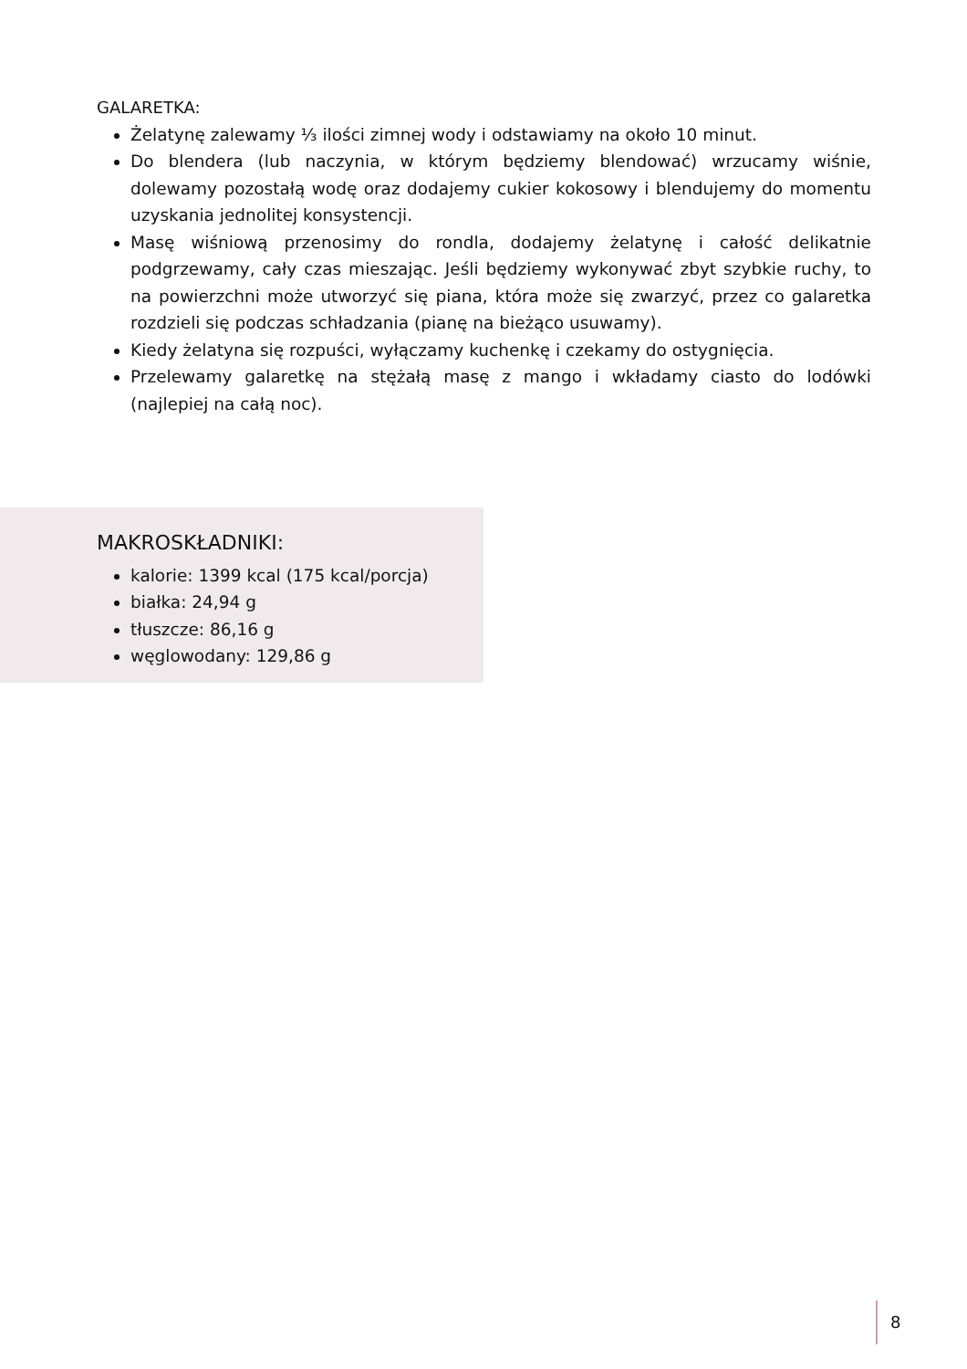GALARETKA:
Żelatynę zalewamy ⅓ ilości zimnej wody i odstawiamy na około 10 minut.
Do blendera (lub naczynia, w którym będziemy blendować) wrzucamy wiśnie, dolewamy pozostałą wodę oraz dodajemy cukier kokosowy i blendujemy do momentu uzyskania jednolitej konsystencji.
Masę wiśniową przenosimy do rondla, dodajemy żelatynę i całość delikatnie podgrzewamy, cały czas mieszając. Jeśli będziemy wykonywać zbyt szybkie ruchy, to na powierzchni może utworzyć się piana, która może się zwarzyć, przez co galaretka rozdzieli się podczas schładzania (pianę na bieżąco usuwamy).
Kiedy żelatyna się rozpuści, wyłączamy kuchenkę i czekamy do ostygnięcia.
Przelewamy galaretkę na stężałą masę z mango i wkładamy ciasto do lodówki (najlepiej na całą noc).
MAKROSKŁADNIKI:
kalorie: 1399 kcal (175 kcal/porcja)
białka: 24,94 g
tłuszcze: 86,16 g
węglowodany: 129,86 g
8